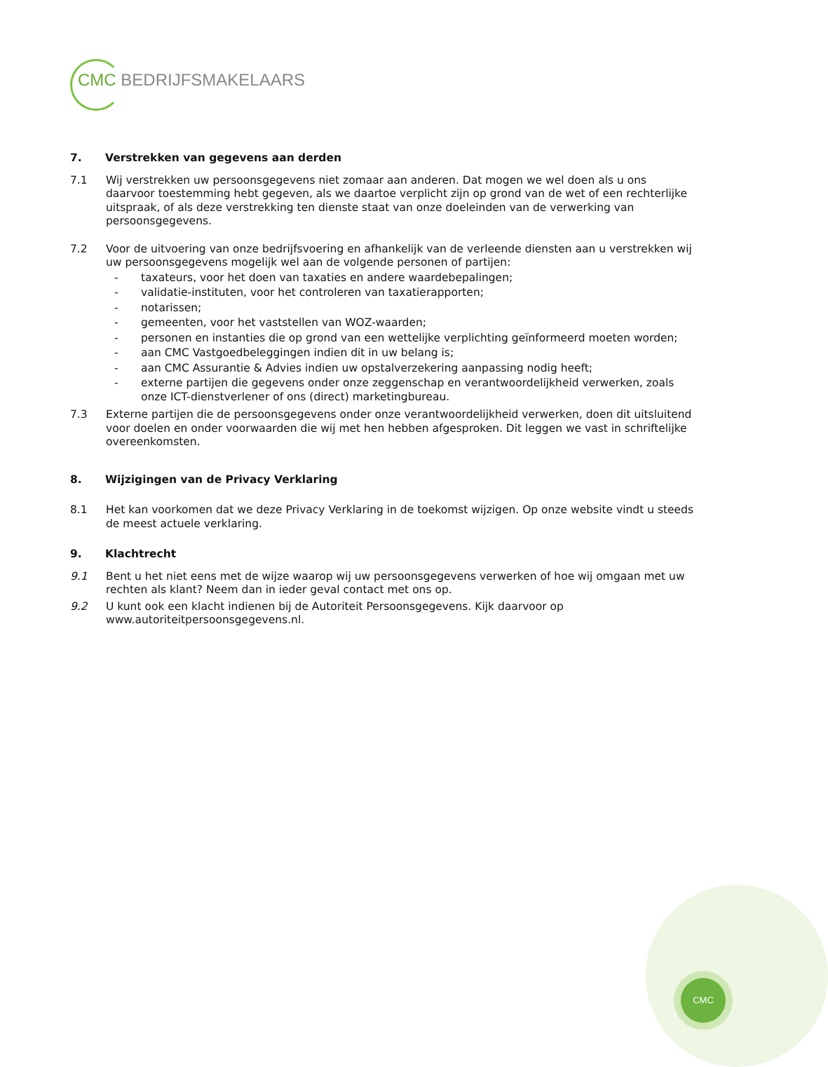CMC BEDRIJFSMAKELAARS
CMC
7. Verstrekken van gegevens aan derden
7.1 Wij verstrekken uw persoonsgegevens niet zomaar aan anderen. Dat mogen we wel doen als u ons daarvoor toestemming hebt gegeven, als we daartoe verplicht zijn op grond van de wet of een rechterlijke uitspraak, of als deze verstrekking ten dienste staat van onze doeleinden van de verwerking van persoonsgegevens.
7.2 Voor de uitvoering van onze bedrijfsvoering en afhankelijk van de verleende diensten aan u verstrekken wij uw persoonsgegevens mogelijk wel aan de volgende personen of partijen:
- taxateurs, voor het doen van taxaties en andere waardebepalingen;
- validatie-instituten, voor het controleren van taxatierapporten;
- notarissen;
- gemeenten, voor het vaststellen van WOZ-waarden;
- personen en instanties die op grond van een wettelijke verplichting geïnformeerd moeten worden;
- aan CMC Vastgoedbeleggingen indien dit in uw belang is;
- aan CMC Assurantie & Advies indien uw opstalverzekering aanpassing nodig heeft;
- externe partijen die gegevens onder onze zeggenschap en verantwoordelijkheid verwerken, zoals onze ICT-dienstverlener of ons (direct) marketingbureau.
7.3 Externe partijen die de persoonsgegevens onder onze verantwoordelijkheid verwerken, doen dit uitsluitend voor doelen en onder voorwaarden die wij met hen hebben afgesproken. Dit leggen we vast in schriftelijke overeenkomsten.
8. Wijzigingen van de Privacy Verklaring
8.1 Het kan voorkomen dat we deze Privacy Verklaring in de toekomst wijzigen. Op onze website vindt u steeds de meest actuele verklaring.
9. Klachtrecht
9.1 Bent u het niet eens met de wijze waarop wij uw persoonsgegevens verwerken of hoe wij omgaan met uw rechten als klant? Neem dan in ieder geval contact met ons op.
9.2 U kunt ook een klacht indienen bij de Autoriteit Persoonsgegevens. Kijk daarvoor op www.autoriteitpersoonsgegevens.nl.